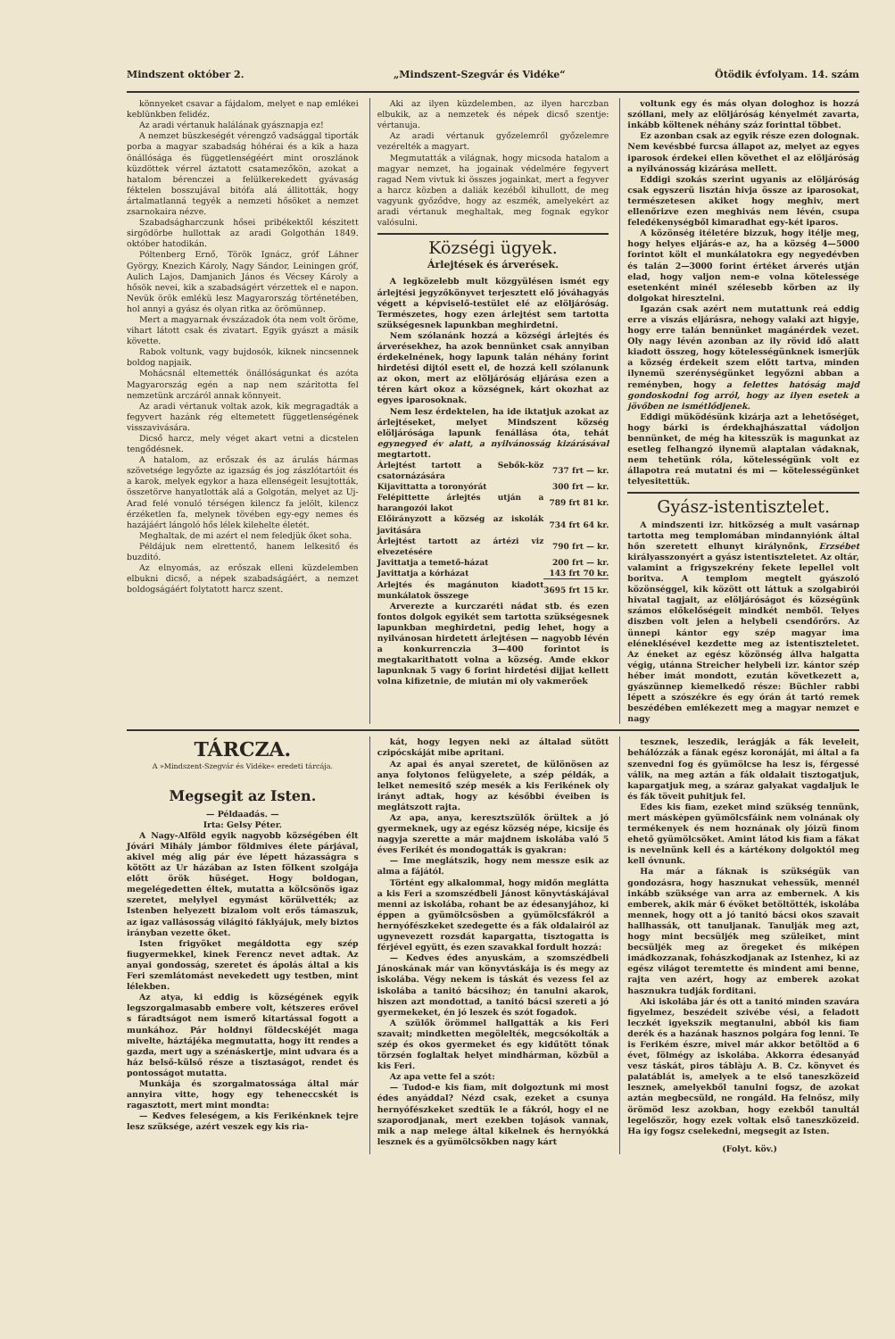Mindszent október 2. „Mindszent-Szegvár és Vidéke“Ötödik évfolyam. 14. szám
könnyeket csavar a fájdalom, melyet e nap emlékei keblünkben felidéz.
Az aradi vértanuk halálának gyásznapja ez!
A nemzet büszkeségét vérengző vadsággal tiporták porba a magyar szabadság hóhérai és a kik a haza önállósága és függetlenségéért mint oroszlánok küzdöttek vérrel áztatott csatamezőkön, azokat a hatalom bérenczei a felülkerekedett gyávaság féktelen bosszujával bitófa alá állitották, hogy ártalmatlanná tegyék a nemzeti hősöket a nemzet zsarnokaira nézve.
Szabadságharczunk hősei pribékektől készitett sirgödörbe hullottak az aradi Golgothán 1849. október hatodikán.
Póltenberg Ernő, Török Ignácz, gróf Láhner György, Knezich Károly, Nagy Sándor, Leiningen gróf, Aulich Lajos, Damjanich János és Vécsey Károly a hősök nevei, kik a szabadságért vérzettek el e napon. Nevük örök emlékü lesz Magyarország történetében, hol annyi a gyász és olyan ritka az örömünnep.
Mert a magyarnak évszázadok óta nem volt öröme, vihart látott csak és zivatart. Egyik gyászt a másik követte.
Rabok voltunk, vagy bujdosók, kiknek nincsennek boldog napjaik.
Mohácsnál eltemették önállóságunkat és azóta Magyarország egén a nap nem száritotta fel nemzetünk arczáról annak könnyeit.
Az aradi vértanuk voltak azok, kik megragadták a fegyvert hazánk rég eltemetett függetlenségének visszavivására.
Dicső harcz, mely véget akart vetni a dicstelen tengődésnek.
A hatalom, az erőszak és az árulás hármas szövetsége legyőzte az igazság és jog zászlótartóit és a karok, melyek egykor a haza ellenségeit lesujtották, összetörve hanyatlották alá a Golgotán, melyet az Uj-Arad felé vonuló térségen kilencz fa jelölt, kilencz érzéketlen fa, melynek tövében egy-egy nemes és hazájáért lángoló hős lélek kilehelte életét.
Meghaltak, de mi azért el nem feledjük őket soha.
Példájuk nem elrettentő, hanem lelkesitő és buzditó.
Az elnyomás, az erőszak elleni küzdelemben elbukni dicső, a népek szabadságáért, a nemzet boldogságáért folytatott harcz szent.
Aki az ilyen küzdelemben, az ilyen harczban elbukik, az a nemzetek és népek dicső szentje: vértanuja.
Az aradi vértanuk győzelemről győzelemre vezérelték a magyart.
Megmutatták a világnak, hogy micsoda hatalom a magyar nemzet, ha jogainak védelmére fegyvert ragad Nem vivtuk ki összes jogainkat, mert a fegyver a harcz közben a daliák kezéből kihullott, de meg vagyunk győződve, hogy az eszmék, amelyekért az aradi vértanuk meghaltak, meg fognak egykor valósulni.
Községi ügyek.
Árlejtések és árverések.
A legközelebb mult közgyülésen ismét egy árlejtési jegyzőkönyvet terjesztett elő jóváhagyás végett a képviselő-testület elé az elöljáróság. Természetes, hogy ezen árlejtést sem tartotta szükségesnek lapunkban meghirdetni.
Nem szólanánk hozzá a községi árlejtés és árverésekhez, ha azok bennünket csak annyiban érdekelnének, hogy lapunk talán néhány forint hirdetési dijtól esett el, de hozzá kell szólanunk az okon, mert az elöljáróság eljárása ezen a téren kárt okoz a községnek, kárt okozhat az egyes iparosoknak.
Nem lesz érdektelen, ha ide iktatjuk azokat az árlejtéseket, melyet Mindszent község elöljárósága lapunk fenállása óta, tehát egynegyed év alatt, a nyilvánosság kizárásával megtartott.
| Árlejtést tartott a Sebők-köz csatornázására | 737 frt — kr. |
| Kijavittatta a toronyórát | 300 frt — kr. |
| Felépittette árlejtés utján a harangozói lakot | 789 frt 81 kr. |
| Előirányzott a község az iskolák javitására | 734 frt 64 kr. |
| Árlejtést tartott az ártézi viz elvezetésére | 790 frt — kr. |
| Javittatja a temető-házat | 200 frt — kr. |
| Javittatja a kórházat | 143 frt 70 kr. |
| Arlejtés és magánuton kiadott munkálatok összege | 3695 frt 15 kr. |
Arverezte a kurczaréti nádat stb. és ezen fontos dolgok egyikét sem tartotta szükségesnek lapunkban meghirdetni, pedig lehet, hogy a nyilvánosan hirdetett árlejtésen — nagyobb lévén a konkurrenczia 3—400 forintot is megtakarithatott volna a község. Amde ekkor lapunknak 5 vagy 6 forint hirdetési dijjat kellett volna kifizetnie, de miután mi oly vakmerőek
voltunk egy és más olyan dologhoz is hozzá szóllani, mely az elöljáróság kényelmét zavarta, inkább költenek néhány száz forinttal többet.
Ez azonban csak az egyik része ezen dolognak. Nem kevésbbé furcsa állapot az, melyet az egyes iparosok érdekei ellen követhet el az elöljáróság a nyilvánosság kizárása mellett.
Eddigi szokás szerint ugyanis az elöljáróság csak egyszerü lisztán hivja össze az iparosokat, természetesen akiket hogy meghiv, mert ellenőrizve ezen meghivás nem lévén, csupa feledékenységből kimaradhat egy-két iparos.
A közönség itéletére bizzuk, hogy itélje meg, hogy helyes eljárás-e az, ha a község 4—5000 forintot költ el munkálatokra egy negyedévben és talán 2—3000 forint értéket árverés utján elad, hogy valjon nem-e volna kötelessége esetenként minél szélesebb körben az ily dolgokat hiresztelni.
Igazán csak azért nem mutattunk reá eddig erre a viszás eljárásra, nehogy valaki azt higyje, hogy erre talán bennünket magánérdek vezet. Oly nagy lévén azonban az ily rövid idő alatt kiadott összeg, hogy kötelességünknek ismerjük a község érdekeit szem előtt tartva, minden ilynemü szerénységünket legyőzni abban a reményben, hogy a felettes hatóság majd gondoskodni fog arról, hogy az ilyen esetek a jövőben ne ismétlődjenek.
Eddigi müködésünk kizárja azt a lehetőséget, hogy bárki is érdekhajhászattal vádoljon bennünket, de még ha kitesszük is magunkat az esetleg felhangzó ilynemü alaptalan vádaknak, nem tehetünk róla, kötelességünk volt ez állapotra reá mutatni és mi — kötelességünket telyesitettük.
Gyász-istentisztelet.
A mindszenti izr. hitközség a mult vasárnap tartotta meg templomában mindannyiónk által hőn szeretett elhunyt királynőnk, Erzsébet királyasszonyért a gyász istentiszteletet. Az oltár, valamint a frigyszekrény fekete lepellel volt boritva. A templom megtelt gyászoló közönséggel, kik között ott láttuk a szolgabirói hivatal tagjait, az elöljáróságot és községünk számos előkelőségeit mindkét nemből. Telyes diszben volt jelen a helybeli csendőrőrs. Az ünnepi kántor egy szép magyar ima eléneklésével kezdette meg az istentiszteletet. Az éneket az egész közönség állva halgatta végig, utánna Streicher helybeli izr. kántor szép héber imát mondott, ezután következett a, gyászünnep kiemelkedő része: Büchler rabbi lépett a szószékre és egy órán át tartó remek beszédében emlékezett meg a magyar nemzet e nagy
TÁRCZA.
A »Mindszent-Szegvár és Vidéke« eredeti tárcája.
Megsegit az Isten.
— Példaadás. —
Irta: Gelsy Péter.
A Nagy-Alföld egyik nagyobb községében élt Jóvári Mihály jámbor földmives élete párjával, akivel még alig pár éve lépett házasságra s kötött az Ur házában az Isten fölkent szolgája előtt örök hüséget. Hogy boldogan, megelégedetten éltek, mutatta a kölcsönös igaz szeretet, melylyel egymást körülvették; az Istenben helyezett bizalom volt erős támaszuk, az igaz vallásosság világitó fáklyájuk, mely biztos irányban vezette őket.
Isten frigyöket megáldotta egy szép fiugyermekkel, kinek Ferencz nevet adtak. Az anyai gondosság, szeretet és ápolás által a kis Feri szemlátomást nevekedett ugy testben, mint lélekben.
Az atya, ki eddig is községének egyik legszorgalmasabb embere volt, kétszeres erővel s fáradtságot nem ismerő kitartással fogott a munkához. Pár holdnyi földecskéjét maga mivelte, háztájéka megmutatta, hogy itt rendes a gazda, mert ugy a szénáskertje, mint udvara és a ház belső-külső része a tisztaságot, rendet és pontosságot mutatta.
Munkája és szorgalmatossága által már annyira vitte, hogy egy teheneccskét is ragasztott, mert mint mondta:
— Kedves feleségem, a kis Ferikénknek tejre lesz szüksége, azért veszek egy kis ria-
kát, hogy legyen neki az általad sütött czipócskáját mibe apritani.
Az apai és anyai szeretet, de különösen az anya folytonos felügyelete, a szép példák, a lelket nemesitő szép mesék a kis Ferikének oly irányt adtak, hogy az későbbi éveiben is meglátszott rajta.
Az apa, anya, keresztszülők örültek a jó gyermeknek, ugy az egész község népe, kicsije és nagyja szerette a már majdnem iskolába való 5 éves Ferikét és mondogatták is gyakran:
— Ime meglátszik, hogy nem messze esik az alma a fájától.
Történt egy alkalommal, hogy midőn meglátta a kis Feri a szomszédbeli Jánost könyvtáskájával menni az iskolába, rohant be az édesanyjához, ki éppen a gyümölcsösben a gyümölcsfákról a hernyófészkeket szedegette és a fák oldalairól az ugynevezett rozsdát kapargatta, tisztogatta is férjével együtt, és ezen szavakkal fordult hozzá:
— Kedves édes anyuskám, a szomszédbeli Jánoskának már van könyvtáskája is és megy az iskolába. Végy nekem is táskát és vezess fel az iskolába a tanitó bácsihoz; én tanulni akarok, hiszen azt mondottad, a tanitó bácsi szereti a jó gyermekeket, én jó leszek és szót fogadok.
A szülők örömmel hallgatták a kis Feri szavait; mindketten megölelték, megcsókolták a szép és okos gyermeket és egy kidűtött tőnak törzsén foglaltak helyet mindhárman, közbül a kis Feri.
Az apa vette fel a szót:
— Tudod-e kis fiam, mit dolgoztunk mi most édes anyáddal? Nézd csak, ezeket a csunya hernyófészkeket szedtük le a fákról, hogy el ne szaporodjanak, mert ezekben tojások vannak, mik a nap melege által kikelnek és hernyókká lesznek és a gyümölcsökben nagy kárt
tesznek, leszedik, lerágják a fák leveleit, behálózzák a fának egész koronáját, mi által a fa szenvedni fog és gyümölcse ha lesz is, férgessé válik, na meg aztán a fák oldalait tisztogatjuk, kapargatjuk meg, a száraz galyakat vagdaljuk le és fák töveit puhitjuk fel.
Edes kis fiam, ezeket mind szükség tennünk, mert máskėpen gyümölcsfáink nem volnának oly termékenyek és nem hoznának oly jóizü finom ehető gyümölcsöket. Amint látod kis fiam a fákat is nevelnünk kell és a kártékony dolgoktól meg kell óvnunk.
Ha már a fáknak is szükségük van gondozásra, hogy hasznukat vehessük, mennél inkább szüksége van arra az embernek. A kis emberek, akik már 6 évöket betöltötték, iskolába mennek, hogy ott a jó tanitó bácsi okos szavait hallhassák, ott tanuljanak. Tanulják meg azt, hogy mint becsüljék meg szüleiket, mint becsüljék meg az öregeket és miképen imádkozzanak, fohászkodjanak az Istenhez, ki az egész világot teremtette és mindent ami benne, rajta ven azért, hogy az emberek azokat hasznukra tudják forditani.
Aki iskolába jár és ott a tanitó minden szavára figyelmez, beszédeit szivébe vési, a feladott leczkét igyekszik megtanulni, abból kis fiam derék és a hazának hasznos polgára fog lenni. Te is Ferikém észre, mivel már akkor betöltöd a 6 évet, fölmégy az iskolába. Akkorra édesanyád vesz táskát, piros táblàju A. B. Cz. könyvet és palatáblát is, amelyek a te első taneszközeid lesznek, amelyekből tanulni fogsz, de azokat aztán megbecsüld, ne rongáld. Ha felnősz, mily örömöd lesz azokban, hogy ezekből tanultál legelőször, hogy ezek voltak első taneszközeid. Ha igy fogsz cselekedni, megsegit az Isten.
(Folyt. köv.)